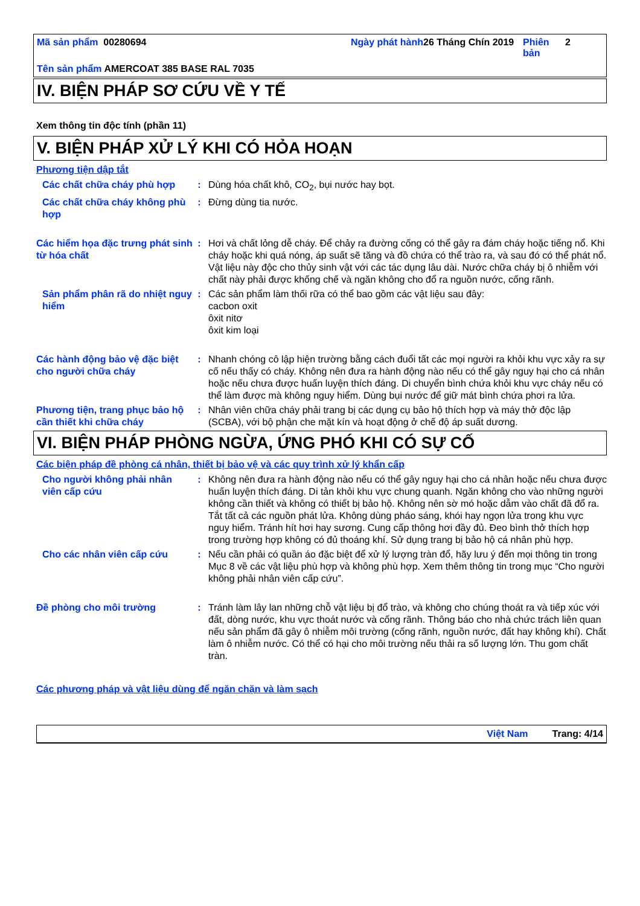Mã sản phẩm 00280694 Ngày phát hành
26 Tháng Chín 2019
Phiên bản
2
Tên sản phẩm AMERCOAT 385 BASE RAL 7035
IV. BIỆN PHÁP SƠ CỨU VỀ Y TẾ
Xem thông tin độc tính (phần 11)
V. BIỆN PHÁP XỬ LÝ KHI CÓ HỎA HOẠN
Phương tiện dập tắt
Các chất chữa cháy phù hợp : Dùng hóa chất khô, CO<sub>2</sub>, bụi nước hay bọt.
Các chất chữa cháy không phù hợp
: Đừng dùng tia nước.
Các hiểm họa đặc trưng phát sinh từ hóa chất
: Hơi và chất lỏng dễ cháy. Để chảy ra đường cống có thể gây ra đám cháy hoặc tiếng nổ. Khi cháy hoặc khi quá nóng, áp suất sẽ tăng và đồ chứa có thể trào ra, và sau đó có thể phát nổ. Vật liệu này độc cho thủy sinh vật với các tác dụng lâu dài. Nước chữa cháy bị ô nhiễm với chất này phải được khống chế và ngăn không cho đổ ra nguồn nước, cống rãnh.
Sản phẩm phân rã do nhiệt nguy hiểm
: Các sản phẩm làm thối rữa có thể bao gồm các vật liệu sau đây:
cacbon oxit
ôxit nitơ
ôxit kim loại
Các hành động bảo vệ đặc biệt cho người chữa cháy
: Nhanh chóng cô lập hiện trường bằng cách đuổi tất các mọi người ra khỏi khu vực xảy ra sự cố nếu thấy có cháy. Không nên đưa ra hành động nào nếu có thể gây nguy hại cho cá nhân hoặc nếu chưa được huấn luyện thích đáng. Di chuyển bình chứa khỏi khu vực cháy nếu có thể làm được mà không nguy hiểm. Dùng bụi nước để giữ mát bình chứa phơi ra lửa.
Phương tiện, trang phục bảo hộ cần thiết khi chữa cháy
: Nhân viên chữa cháy phải trang bị các dụng cụ bảo hộ thích hợp và máy thở độc lập (SCBA), với bộ phận che mặt kín và hoạt động ở chế độ áp suất dương.
VI. BIỆN PHÁP PHÒNG NGỪA, ỨNG PHÓ KHI CÓ SỰ CỐ
Các biện pháp đề phòng cá nhân, thiết bị bảo vệ và các quy trình xử lý khẩn cấp
Cho người không phải nhân viên cấp cứu
: Không nên đưa ra hành động nào nếu có thể gây nguy hại cho cá nhân hoặc nếu chưa được huấn luyện thích đáng. Di tản khỏi khu vực chung quanh. Ngăn không cho vào những người không cần thiết và không có thiết bị bảo hộ. Không nên sờ mó hoặc dẫm vào chất đã đổ ra. Tắt tất cả các nguồn phát lửa. Không dùng pháo sáng, khói hay ngọn lửa trong khu vực nguy hiểm. Tránh hít hơi hay sương. Cung cấp thông hơi đầy đủ. Đeo bình thở thích hợp trong trường hợp không có đủ thoáng khí. Sử dụng trang bị bảo hộ cá nhân phù hợp.
Cho các nhân viên cấp cứu : Nếu cần phải có quần áo đặc biệt để xử lý lượng tràn đổ, hãy lưu ý đến mọi thông tin trong Mục 8 về các vật liệu phù hợp và không phù hợp. Xem thêm thông tin trong mục “Cho người không phải nhân viên cấp cứu”.
Đề phòng cho môi trường : Tránh làm lây lan những chỗ vật liệu bị đổ trào, và không cho chúng thoát ra và tiếp xúc với đất, dòng nước, khu vực thoát nước và cống rãnh. Thông báo cho nhà chức trách liên quan nếu sản phẩm đã gây ô nhiễm môi trường (cống rãnh, nguồn nước, đất hay không khí). Chất làm ô nhiễm nước. Có thể có hại cho môi trường nếu thải ra số lượng lớn. Thu gom chất tràn.
Các phương pháp và vật liệu dùng để ngăn chặn và làm sạch
Việt Nam Trang: 4/14